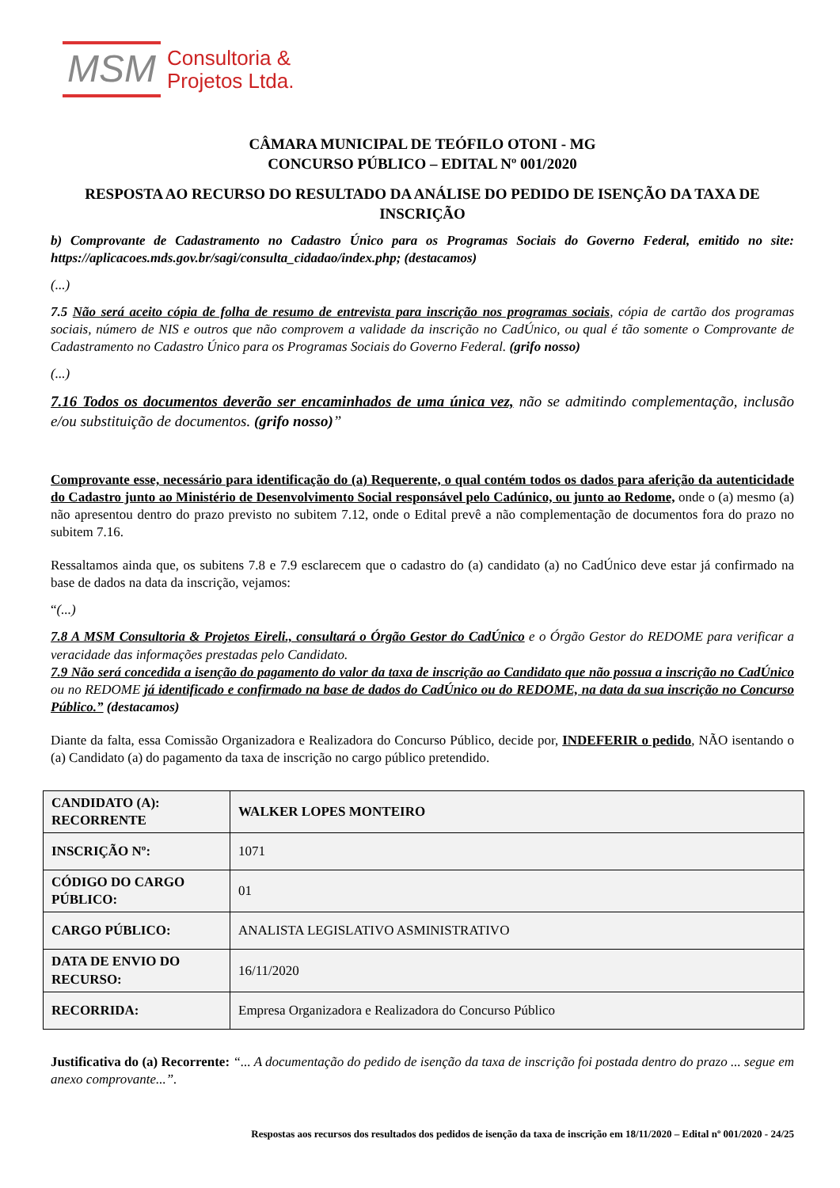MSM Consultoria &
Projetos Ltda.
CÂMARA MUNICIPAL DE TEÓFILO OTONI - MG
CONCURSO PÚBLICO – EDITAL Nº 001/2020
RESPOSTA AO RECURSO DO RESULTADO DA ANÁLISE DO PEDIDO DE ISENÇÃO DA TAXA DE INSCRIÇÃO
b) Comprovante de Cadastramento no Cadastro Único para os Programas Sociais do Governo Federal, emitido no site: https://aplicacoes.mds.gov.br/sagi/consulta_cidadao/index.php; (destacamos)
(...)
7.5 Não será aceito cópia de folha de resumo de entrevista para inscrição nos programas sociais, cópia de cartão dos programas sociais, número de NIS e outros que não comprovem a validade da inscrição no CadÚnico, ou qual é tão somente o Comprovante de Cadastramento no Cadastro Único para os Programas Sociais do Governo Federal. (grifo nosso)
(...)
7.16 Todos os documentos deverão ser encaminhados de uma única vez, não se admitindo complementação, inclusão e/ou substituição de documentos. (grifo nosso)”
Comprovante esse, necessário para identificação do (a) Requerente, o qual contém todos os dados para aferição da autenticidade do Cadastro junto ao Ministério de Desenvolvimento Social responsável pelo Cadúnico, ou junto ao Redome, onde o (a) mesmo (a) não apresentou dentro do prazo previsto no subitem 7.12, onde o Edital prevê a não complementação de documentos fora do prazo no subitem 7.16.
Ressaltamos ainda que, os subitens 7.8 e 7.9 esclarecem que o cadastro do (a) candidato (a) no CadÚnico deve estar já confirmado na base de dados na data da inscrição, vejamos:
“(...)
7.8 A MSM Consultoria & Projetos Eireli., consultará o Órgão Gestor do CadÚnico e o Órgão Gestor do REDOME para verificar a veracidade das informações prestadas pelo Candidato.
7.9 Não será concedida a isenção do pagamento do valor da taxa de inscrição ao Candidato que não possua a inscrição no CadÚnico ou no REDOME já identificado e confirmado na base de dados do CadÚnico ou do REDOME, na data da sua inscrição no Concurso Público.” (destacamos)
Diante da falta, essa Comissão Organizadora e Realizadora do Concurso Público, decide por, INDEFERIR o pedido, NÃO isentando o (a) Candidato (a) do pagamento da taxa de inscrição no cargo público pretendido.
| CANDIDATO (A): RECORRENTE | WALKER LOPES MONTEIRO |
| INSCRIÇÃO Nº: | 1071 |
| CÓDIGO DO CARGO PÚBLICO: | 01 |
| CARGO PÚBLICO: | ANALISTA LEGISLATIVO ASMINISTRATIVO |
| DATA DE ENVIO DO RECURSO: | 16/11/2020 |
| RECORRIDA: | Empresa Organizadora e Realizadora do Concurso Público |
Justificativa do (a) Recorrente: “... A documentação do pedido de isenção da taxa de inscrição foi postada dentro do prazo ... segue em anexo comprovante...”.
Respostas aos recursos dos resultados dos pedidos de isenção da taxa de inscrição em 18/11/2020 – Edital nº 001/2020 - 24/25